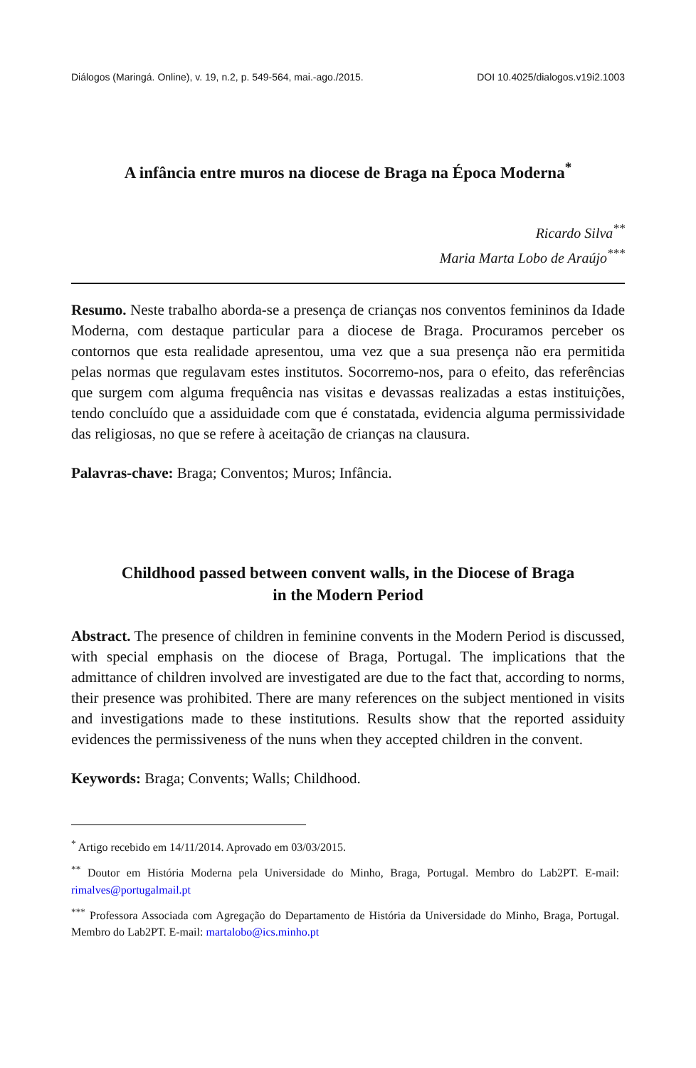Diálogos (Maringá. Online), v. 19, n.2, p. 549-564, mai.-ago./2015. DOI 10.4025/dialogos.v19i2.1003
A infância entre muros na diocese de Braga na Época Moderna<sup>*</sup>
Ricardo Silva<sup>**</sup>
Maria Marta Lobo de Araújo<sup>***</sup>
Resumo. Neste trabalho aborda-se a presença de crianças nos conventos femininos da Idade Moderna, com destaque particular para a diocese de Braga. Procuramos perceber os contornos que esta realidade apresentou, uma vez que a sua presença não era permitida pelas normas que regulavam estes institutos. Socorremo-nos, para o efeito, das referências que surgem com alguma frequência nas visitas e devassas realizadas a estas instituições, tendo concluído que a assiduidade com que é constatada, evidencia alguma permissividade das religiosas, no que se refere à aceitação de crianças na clausura.
Palavras-chave: Braga; Conventos; Muros; Infância.
Childhood passed between convent walls, in the Diocese of Braga
in the Modern Period
Abstract. The presence of children in feminine convents in the Modern Period is discussed, with special emphasis on the diocese of Braga, Portugal. The implications that the admittance of children involved are investigated are due to the fact that, according to norms, their presence was prohibited. There are many references on the subject mentioned in visits and investigations made to these institutions. Results show that the reported assiduity evidences the permissiveness of the nuns when they accepted children in the convent.
Keywords: Braga; Convents; Walls; Childhood.
<sup>*</sup> Artigo recebido em 14/11/2014. Aprovado em 03/03/2015.
<sup>**</sup> Doutor em História Moderna pela Universidade do Minho, Braga, Portugal. Membro do Lab2PT. E-mail: rimalves@portugalmail.pt
<sup>***</sup> Professora Associada com Agregação do Departamento de História da Universidade do Minho, Braga, Portugal. Membro do Lab2PT. E-mail: martalobo@ics.minho.pt